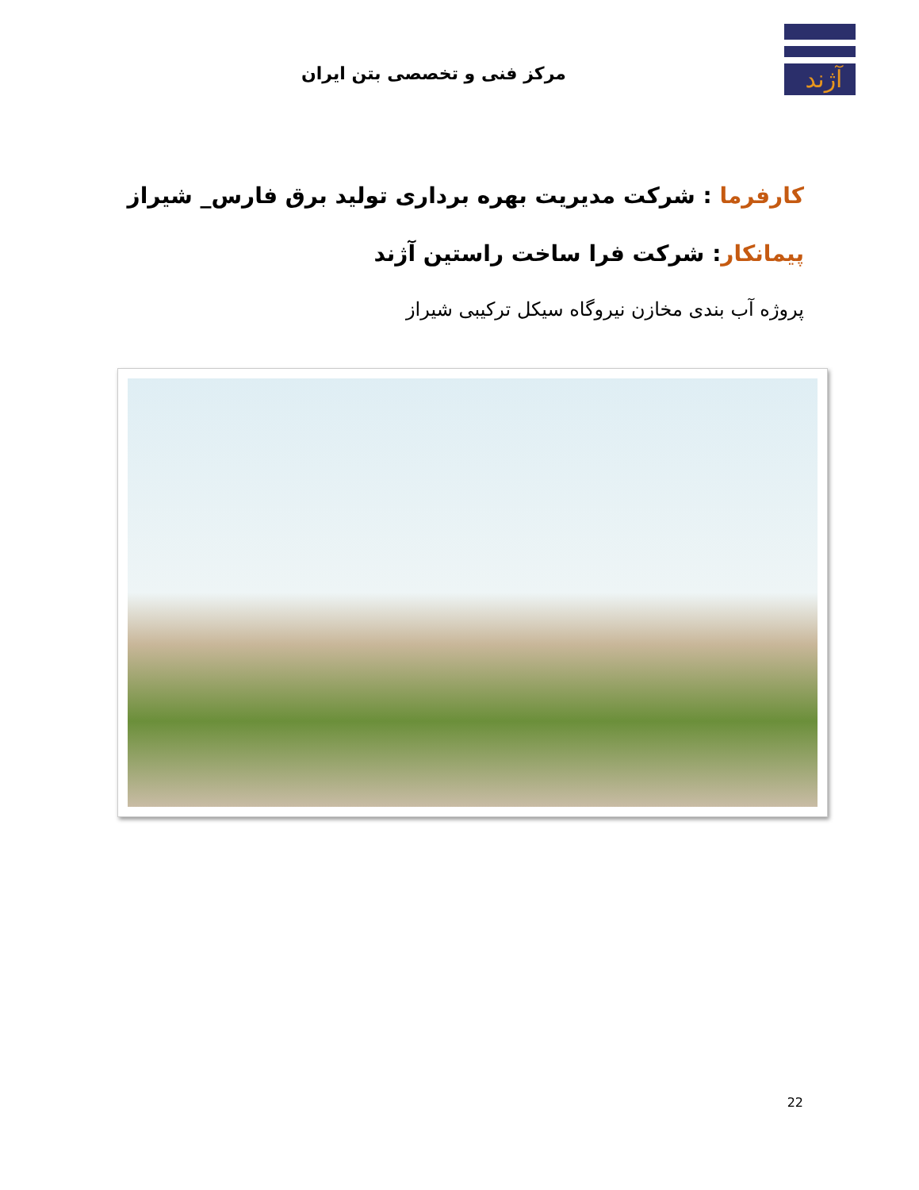مرکز فنی و تخصصی بتن ایران
آژند
کارفرما : شرکت مدیریت بهره برداری تولید برق فارس_ شیراز
پیمانکار: شرکت فرا ساخت راستین آژند
پروژه آب بندی مخازن نیروگاه سیکل ترکیبی شیراز
22